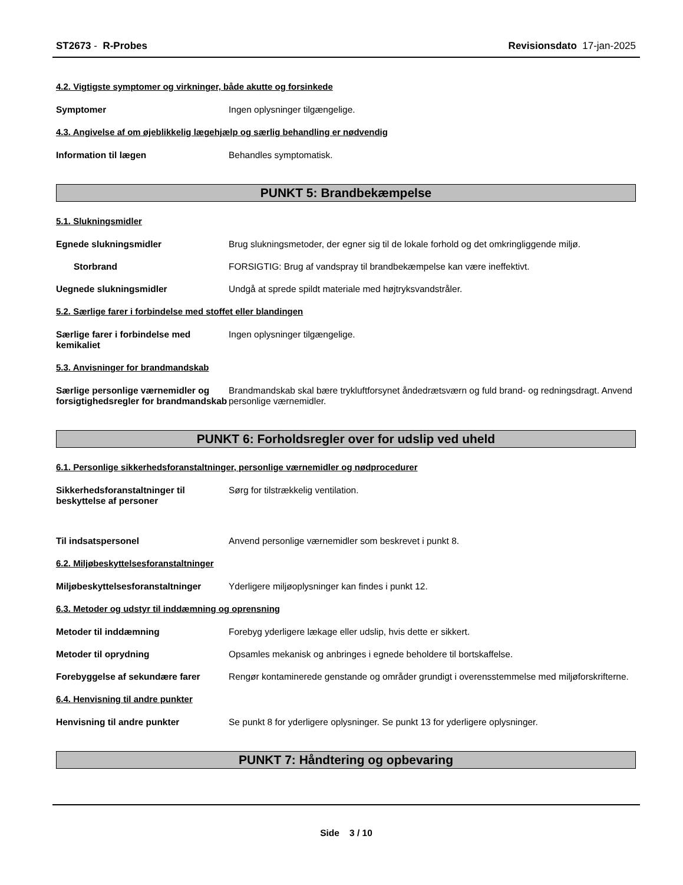ST2673 - R-Probes Revisionsdato 17-jan-2025
4.2. Vigtigste symptomer og virkninger, både akutte og forsinkede
Symptomer Ingen oplysninger tilgængelige.
4.3. Angivelse af om øjeblikkelig lægehjælp og særlig behandling er nødvendig
Information til lægen Behandles symptomatisk.
PUNKT 5: Brandbekæmpelse
5.1. Slukningsmidler
Egnede slukningsmidler Brug slukningsmetoder, der egner sig til de lokale forhold og det omkringliggende miljø.
Storbrand FORSIGTIG: Brug af vandspray til brandbekæmpelse kan være ineffektivt.
Uegnede slukningsmidler Undgå at sprede spildt materiale med højtryksvandstråler.
5.2. Særlige farer i forbindelse med stoffet eller blandingen
Særlige farer i forbindelse med kemikaliet
Ingen oplysninger tilgængelige.
5.3. Anvisninger for brandmandskab
Særlige personlige værnemidler og forsigtighedsregler for brandmandskab
Brandmandskab skal bære trykluftforsynet åndedrætsværn og fuld brand- og redningsdragt. Anvend personlige værnemidler.
PUNKT 6: Forholdsregler over for udslip ved uheld
6.1. Personlige sikkerhedsforanstaltninger, personlige værnemidler og nødprocedurer
Sikkerhedsforanstaltninger til beskyttelse af personer
Sørg for tilstrækkelig ventilation.
Til indsatspersonel Anvend personlige værnemidler som beskrevet i punkt 8.
6.2. Miljøbeskyttelsesforanstaltninger
Miljøbeskyttelsesforanstaltninger
Yderligere miljøoplysninger kan findes i punkt 12.
6.3. Metoder og udstyr til inddæmning og oprensning
Metoder til inddæmning Forebyg yderligere lækage eller udslip, hvis dette er sikkert.
Metoder til oprydning Opsamles mekanisk og anbringes i egnede beholdere til bortskaffelse.
Forebyggelse af sekundære farer Rengør kontaminerede genstande og områder grundigt i overensstemmelse med miljøforskrifterne.
6.4. Henvisning til andre punkter
Henvisning til andre punkter Se punkt 8 for yderligere oplysninger. Se punkt 13 for yderligere oplysninger.
PUNKT 7: Håndtering og opbevaring
Side 3 / 10